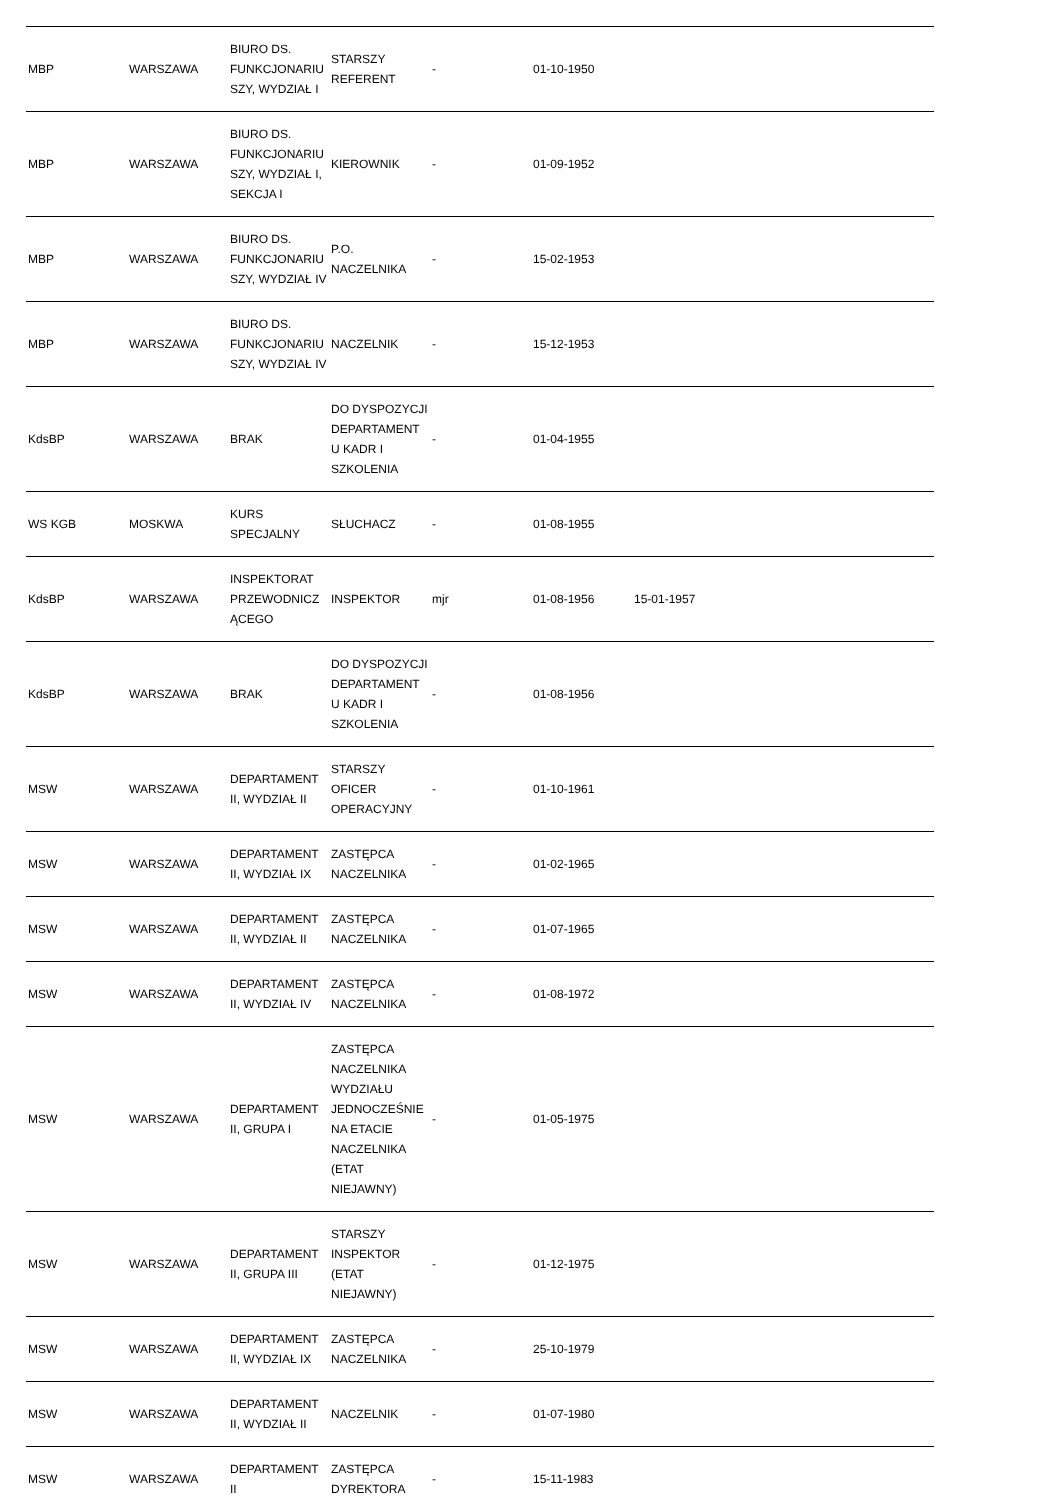| MBP | WARSZAWA | BIURO DS. FUNKCJONARIUSZY, WYDZIAŁ I | STARSZY REFERENT | - | 01-10-1950 | | | |
| MBP | WARSZAWA | BIURO DS. FUNKCJONARIUSZY, WYDZIAŁ I, SEKCJA I | KIEROWNIK | - | 01-09-1952 | | | |
| MBP | WARSZAWA | BIURO DS. FUNKCJONARIUSZY, WYDZIAŁ IV | P.O. NACZELNIKA | - | 15-02-1953 | | | |
| MBP | WARSZAWA | BIURO DS. FUNKCJONARIUSZY, WYDZIAŁ IV | NACZELNIK | - | 15-12-1953 | | | |
| KdsBP | WARSZAWA | BRAK | DO DYSPOZYCJI DEPARTAMENTU KADR I SZKOLENIA | - | 01-04-1955 | | | |
| WS KGB | MOSKWA | KURS SPECJALNY | SŁUCHACZ | - | 01-08-1955 | | | |
| KdsBP | WARSZAWA | INSPEKTORAT PRZEWODNICZĄCEGO | INSPEKTOR | mjr | 01-08-1956 | 15-01-1957 | | |
| KdsBP | WARSZAWA | BRAK | DO DYSPOZYCJI DEPARTAMENTU KADR I SZKOLENIA | - | 01-08-1956 | | | |
| MSW | WARSZAWA | DEPARTAMENT II, WYDZIAŁ II | STARSZY OFICER OPERACYJNY | - | 01-10-1961 | | | |
| MSW | WARSZAWA | DEPARTAMENT II, WYDZIAŁ IX | ZASTĘPCA NACZELNIKA | - | 01-02-1965 | | | |
| MSW | WARSZAWA | DEPARTAMENT II, WYDZIAŁ II | ZASTĘPCA NACZELNIKA | - | 01-07-1965 | | | |
| MSW | WARSZAWA | DEPARTAMENT II, WYDZIAŁ IV | ZASTĘPCA NACZELNIKA | - | 01-08-1972 | | | |
| MSW | WARSZAWA | DEPARTAMENT II, GRUPA I | ZASTĘPCA NACZELNIKA WYDZIAŁU JEDNOCZEŚNIE NA ETACIE NACZELNIKA (ETAT NIEJAWNY) | - | 01-05-1975 | | | |
| MSW | WARSZAWA | DEPARTAMENT II, GRUPA III | STARSZY INSPEKTOR (ETAT NIEJAWNY) | - | 01-12-1975 | | | |
| MSW | WARSZAWA | DEPARTAMENT II, WYDZIAŁ IX | ZASTĘPCA NACZELNIKA | - | 25-10-1979 | | | |
| MSW | WARSZAWA | DEPARTAMENT II, WYDZIAŁ II | NACZELNIK | - | 01-07-1980 | | | |
| MSW | WARSZAWA | DEPARTAMENT II | ZASTĘPCA DYREKTORA | - | 15-11-1983 | | | |